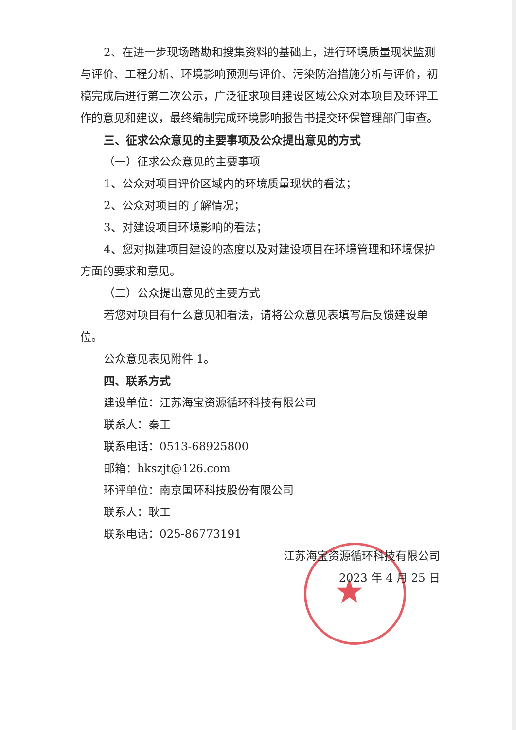★
2、在进一步现场踏勘和搜集资料的基础上，进行环境质量现状监测与评价、工程分析、环境影响预测与评价、污染防治措施分析与评价，初稿完成后进行第二次公示，广泛征求项目建设区域公众对本项目及环评工作的意见和建议，最终编制完成环境影响报告书提交环保管理部门审查。
三、征求公众意见的主要事项及公众提出意见的方式
（一）征求公众意见的主要事项
1、公众对项目评价区域内的环境质量现状的看法；
2、公众对项目的了解情况；
3、对建设项目环境影响的看法；
4、您对拟建项目建设的态度以及对建设项目在环境管理和环境保护方面的要求和意见。
（二）公众提出意见的主要方式
若您对项目有什么意见和看法，请将公众意见表填写后反馈建设单位。
公众意见表见附件 1。
四、联系方式
建设单位：江苏海宝资源循环科技有限公司
联系人：秦工
联系电话：0513-68925800
邮箱：hkszjt@126.com
环评单位：南京国环科技股份有限公司
联系人：耿工
联系电话：025-86773191
江苏海宝资源循环科技有限公司
2023 年 4 月 25 日